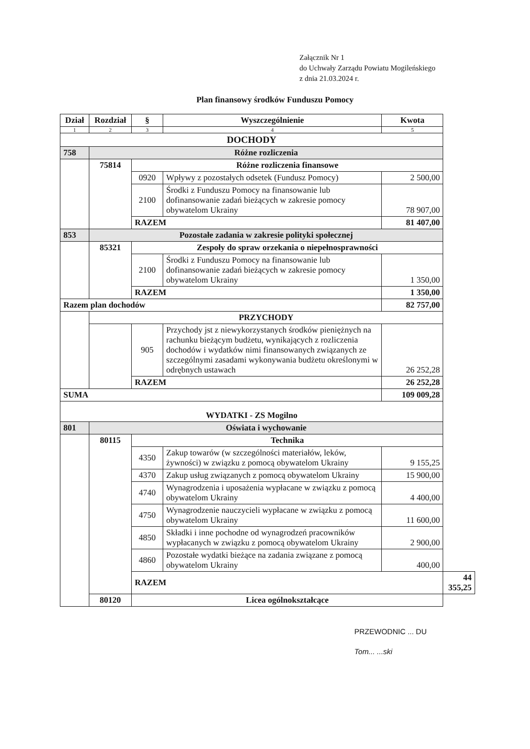Załącznik Nr 1
do Uchwały Zarządu Powiatu Mogileńskiego
z dnia 21.03.2024 r.
Plan finansowy środków Funduszu Pomocy
| Dział | Rozdział | § | Wyszczególnienie | Kwota | |
| --- | --- | --- | --- | --- | --- |
| 1 | 2 | 3 | 4 | 5 | |
| DOCHODY | | | | | |
| 758 | Różne rozliczenia | | | | |
| | 75814 | Różne rozliczenia finansowe | | | |
| | | 0920 | Wpływy z pozostałych odsetek (Fundusz Pomocy) | 2 500,00 | |
| | | 2100 | Środki z Funduszu Pomocy na finansowanie lub dofinansowanie zadań bieżących w zakresie pomocy obywatelom Ukrainy | 78 907,00 | |
| | | RAZEM | | 81 407,00 | |
| 853 | Pozostałe zadania w zakresie polityki społecznej | | | | |
| | 85321 | Zespoły do spraw orzekania o niepełnosprawności | | | |
| | | 2100 | Środki z Funduszu Pomocy na finansowanie lub dofinansowanie zadań bieżących w zakresie pomocy obywatelom Ukrainy | 1 350,00 | |
| | | RAZEM | | 1 350,00 | |
| Razem plan dochodów | | | | 82 757,00 | |
| | PRZYCHODY | | | | |
| | | 905 | Przychody jst z niewykorzystanych środków pieniężnych na rachunku bieżącym budżetu, wynikających z rozliczenia dochodów i wydatków nimi finansowanych związanych ze szczególnymi zasadami wykonywania budżetu określonymi w odrębnych ustawach | 26 252,28 | |
| | | RAZEM | | 26 252,28 | |
| SUMA | | | | 109 009,28 | |
| WYDATKI - ZS Mogilno | | | | | |
| 801 | Oświata i wychowanie | | | | |
| | 80115 | Technika | | | |
| | | 4350 | Zakup towarów (w szczególności materiałów, leków, żywności) w związku z pomocą obywatelom Ukrainy | 9 155,25 | |
| | | 4370 | Zakup usług związanych z pomocą obywatelom Ukrainy | 15 900,00 | |
| | | 4740 | Wynagrodzenia i uposażenia wypłacane w związku z pomocą obywatelom Ukrainy | 4 400,00 | |
| | | 4750 | Wynagrodzenie nauczycieli wypłacane w związku z pomocą obywatelom Ukrainy | 11 600,00 | |
| | | 4850 | Składki i inne pochodne od wynagrodzeń pracowników wypłacanych w związku z pomocą obywatelom Ukrainy | 2 900,00 | |
| | | 4860 | Pozostałe wydatki bieżące na zadania związane z pomocą obywatelom Ukrainy | 400,00 | |
| | | RAZEM | | | 44 355,25 |
| | 80120 | Licea ogólnokształcące | | | |
PRZEWODNIC ... DU
Tom... ...ski